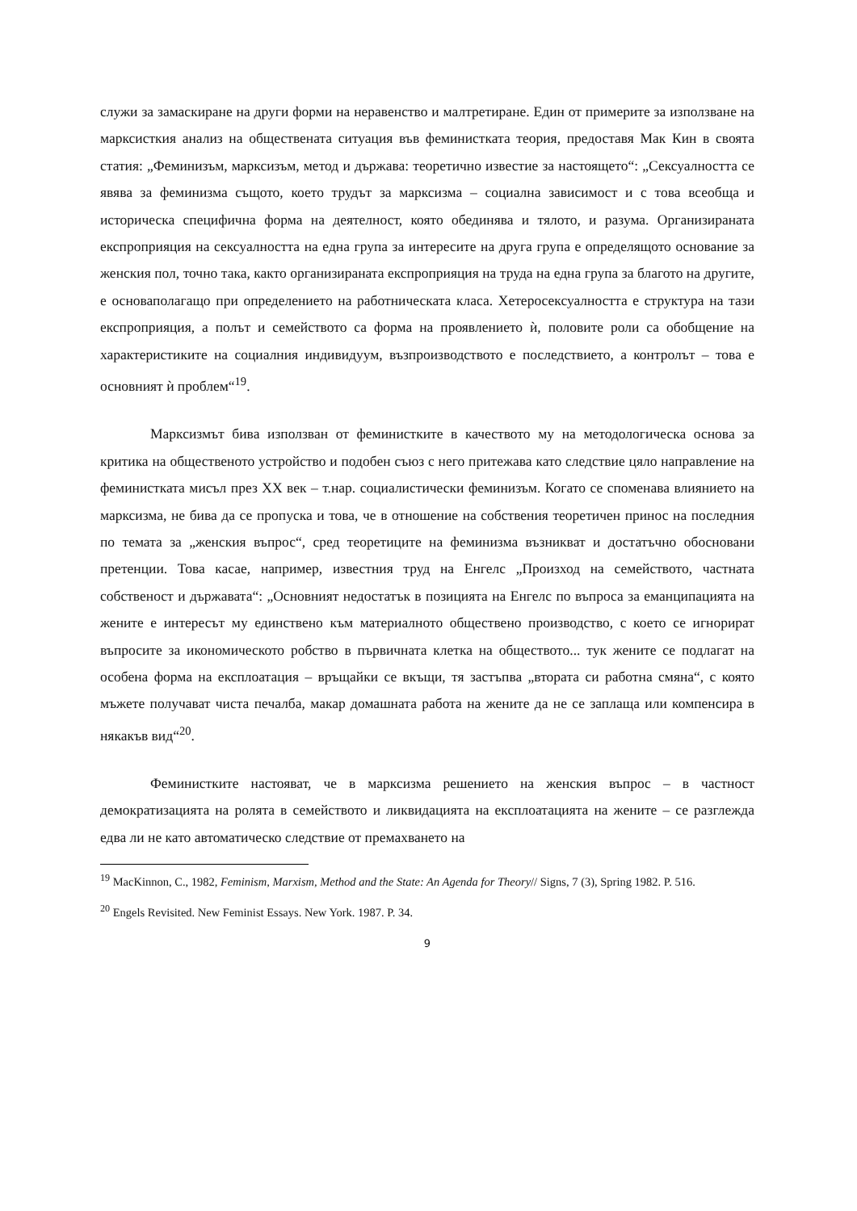служи за замаскиране на други форми на неравенство и малтретиране. Един от примерите за използване на марксисткия анализ на обществената ситуация във феминистката теория, предоставя Мак Кин в своята статия: „Феминизъм, марксизъм, метод и държава: теоретично известие за настоящето“: „Сексуалността се явява за феминизма същото, което трудът за марксизма – социална зависимост и с това всеобща и историческа специфична форма на деятелност, която обединява и тялото, и разума. Организираната експроприяция на сексуалността на една група за интересите на друга група е определящото основание за женския пол, точно така, както организираната експроприяция на труда на една група за благото на другите, е основаполагащо при определението на работническата класа. Хетеросексуалността е структура на тази експроприяция, а полът и семейството са форма на проявлението ѝ, половите роли са обобщение на характеристиките на социалния индивидуум, възпроизводството е последствието, а контролът – това е основният ѝ проблем“<sup>19</sup>.
Марксизмът бива използван от феминистките в качеството му на методологическа основа за критика на общественото устройство и подобен съюз с него притежава като следствие цяло направление на феминистката мисъл през XX век – т.нар. социалистически феминизъм. Когато се споменава влиянието на марксизма, не бива да се пропуска и това, че в отношение на собствения теоретичен принос на последния по темата за „женския въпрос“, сред теоретиците на феминизма възникват и достатъчно обосновани претенции. Това касае, например, известния труд на Енгелс „Произход на семейството, частната собственост и държавата“: „Основният недостатък в позицията на Енгелс по въпроса за еманципацията на жените е интересът му единствено към материалното обществено производство, с което се игнорират въпросите за икономическото робство в първичната клетка на обществото... тук жените се подлагат на особена форма на експлоатация – връщайки се вкъщи, тя застъпва „втората си работна смяна“, с която мъжете получават чиста печалба, макар домашната работа на жените да не се заплаща или компенсира в някакъв вид“<sup>20</sup>.
Феминистките настояват, че в марксизма решението на женския въпрос – в частност демократизацията на ролята в семейството и ликвидацията на експлоатацията на жените – се разглежда едва ли не като автоматическо следствие от премахването на
<sup>19</sup> MacKinnon, C., 1982, Feminism, Marxism, Method and the State: An Agenda for Theory// Signs, 7 (3), Spring 1982. P. 516.
<sup>20</sup> Engels Revisited. New Feminist Essays. New York. 1987. P. 34.
9